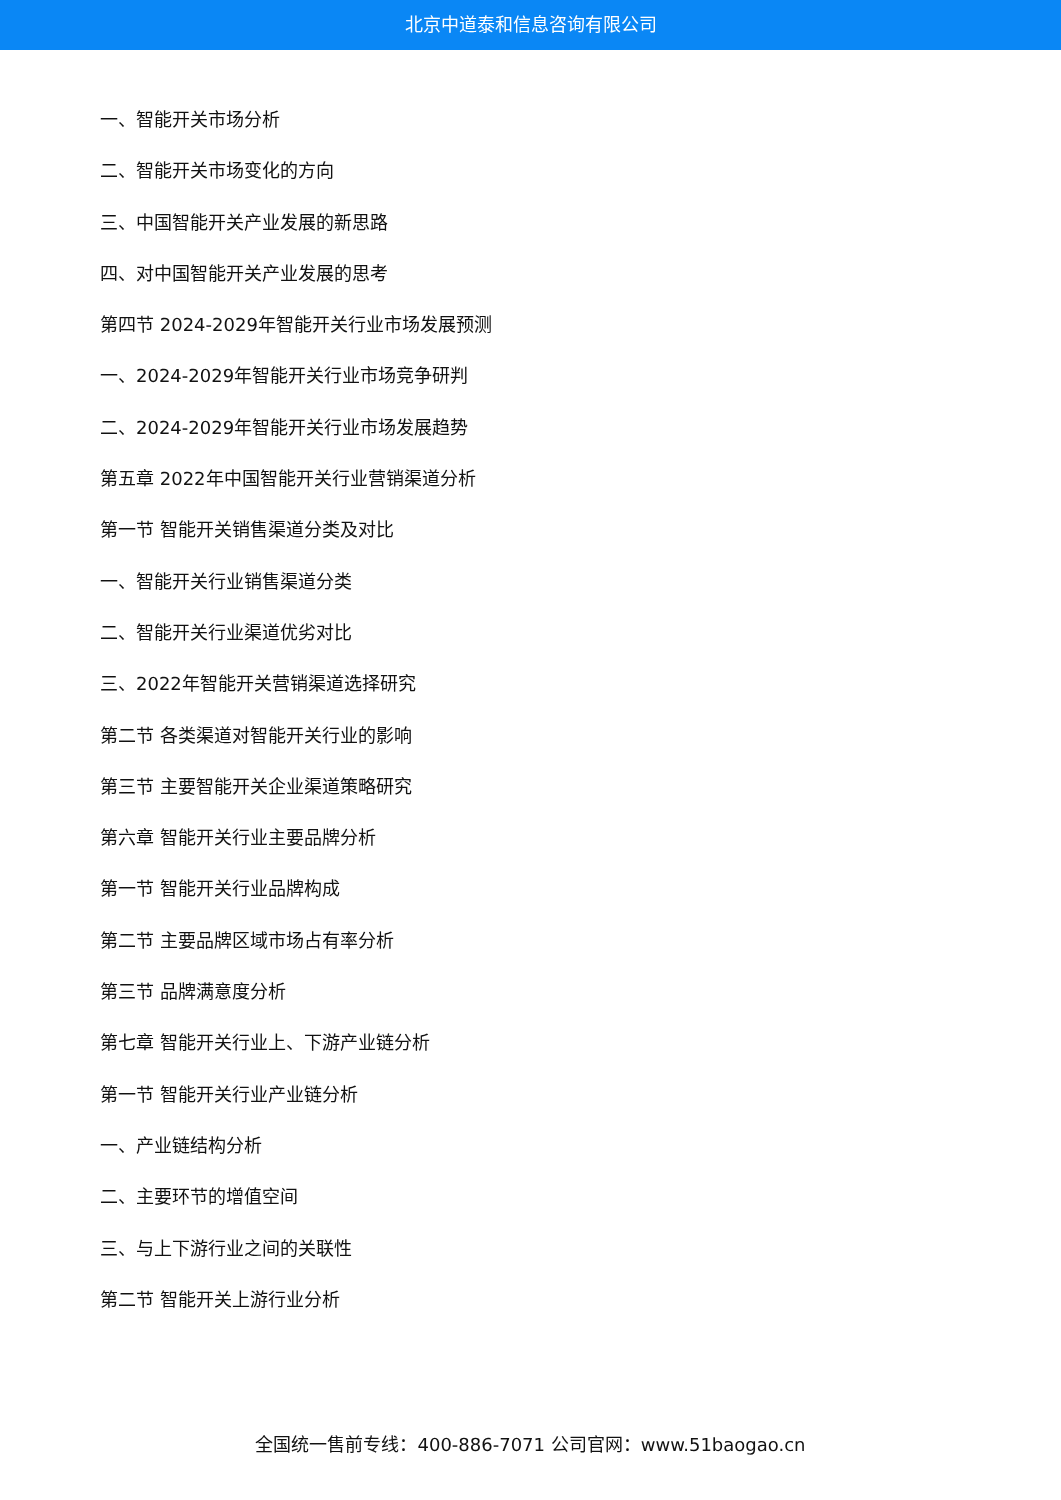北京中道泰和信息咨询有限公司
一、智能开关市场分析
二、智能开关市场变化的方向
三、中国智能开关产业发展的新思路
四、对中国智能开关产业发展的思考
第四节 2024-2029年智能开关行业市场发展预测
一、2024-2029年智能开关行业市场竞争研判
二、2024-2029年智能开关行业市场发展趋势
第五章 2022年中国智能开关行业营销渠道分析
第一节 智能开关销售渠道分类及对比
一、智能开关行业销售渠道分类
二、智能开关行业渠道优劣对比
三、2022年智能开关营销渠道选择研究
第二节 各类渠道对智能开关行业的影响
第三节 主要智能开关企业渠道策略研究
第六章 智能开关行业主要品牌分析
第一节 智能开关行业品牌构成
第二节 主要品牌区域市场占有率分析
第三节 品牌满意度分析
第七章 智能开关行业上、下游产业链分析
第一节 智能开关行业产业链分析
一、产业链结构分析
二、主要环节的增值空间
三、与上下游行业之间的关联性
第二节 智能开关上游行业分析
全国统一售前专线：400-886-7071 公司官网：www.51baogao.cn